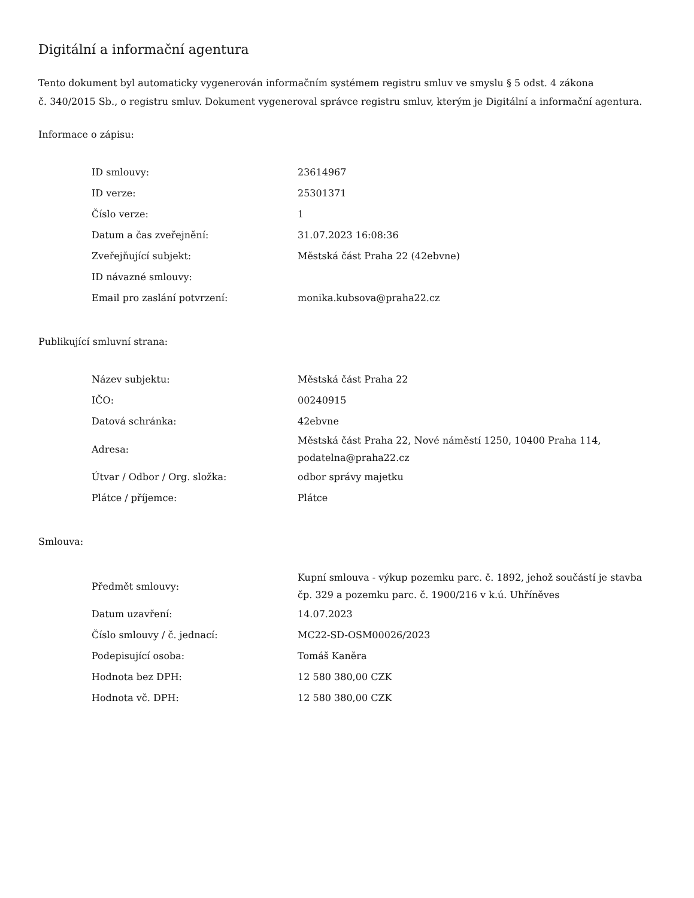Digitální a informační agentura
Tento dokument byl automaticky vygenerován informačním systémem registru smluv ve smyslu § 5 odst. 4 zákona
č. 340/2015 Sb., o registru smluv. Dokument vygeneroval správce registru smluv, kterým je Digitální a informační agentura.
Informace o zápisu:
| ID smlouvy: | 23614967 |
| ID verze: | 25301371 |
| Číslo verze: | 1 |
| Datum a čas zveřejnění: | 31.07.2023 16:08:36 |
| Zveřejňující subjekt: | Městská část Praha 22 (42ebvne) |
| ID návazné smlouvy: | |
| Email pro zaslání potvrzení: | monika.kubsova@praha22.cz |
Publikující smluvní strana:
| Název subjektu: | Městská část Praha 22 |
| IČO: | 00240915 |
| Datová schránka: | 42ebvne |
| Adresa: | Městská část Praha 22, Nové náměstí 1250, 10400 Praha 114, podatelna@praha22.cz |
| Útvar / Odbor / Org. složka: | odbor správy majetku |
| Plátce / příjemce: | Plátce |
Smlouva:
| Předmět smlouvy: | Kupní smlouva - výkup pozemku parc. č. 1892, jehož součástí je stavba čp. 329 a pozemku parc. č. 1900/216 v k.ú. Uhříněves |
| Datum uzavření: | 14.07.2023 |
| Číslo smlouvy / č. jednací: | MC22-SD-OSM00026/2023 |
| Podepisující osoba: | Tomáš Kaněra |
| Hodnota bez DPH: | 12 580 380,00 CZK |
| Hodnota vč. DPH: | 12 580 380,00 CZK |